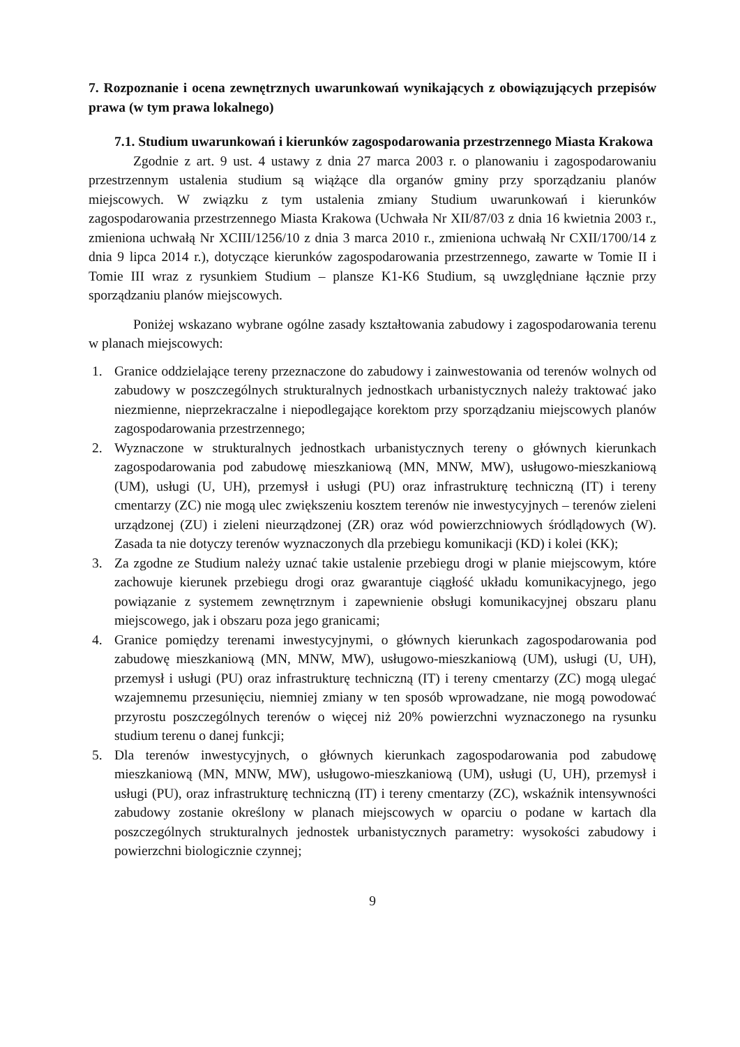7. Rozpoznanie i ocena zewnętrznych uwarunkowań wynikających z obowiązujących przepisów prawa (w tym prawa lokalnego)
7.1. Studium uwarunkowań i kierunków zagospodarowania przestrzennego Miasta Krakowa
Zgodnie z art. 9 ust. 4 ustawy z dnia 27 marca 2003 r. o planowaniu i zagospodarowaniu przestrzennym ustalenia studium są wiążące dla organów gminy przy sporządzaniu planów miejscowych. W związku z tym ustalenia zmiany Studium uwarunkowań i kierunków zagospodarowania przestrzennego Miasta Krakowa (Uchwała Nr XII/87/03 z dnia 16 kwietnia 2003 r., zmieniona uchwałą Nr XCIII/1256/10 z dnia 3 marca 2010 r., zmieniona uchwałą Nr CXII/1700/14 z dnia 9 lipca 2014 r.), dotyczące kierunków zagospodarowania przestrzennego, zawarte w Tomie II i Tomie III wraz z rysunkiem Studium – plansze K1-K6 Studium, są uwzględniane łącznie przy sporządzaniu planów miejscowych.
Poniżej wskazano wybrane ogólne zasady kształtowania zabudowy i zagospodarowania terenu w planach miejscowych:
1. Granice oddzielające tereny przeznaczone do zabudowy i zainwestowania od terenów wolnych od zabudowy w poszczególnych strukturalnych jednostkach urbanistycznych należy traktować jako niezmienne, nieprzekraczalne i niepodlegające korektom przy sporządzaniu miejscowych planów zagospodarowania przestrzennego;
2. Wyznaczone w strukturalnych jednostkach urbanistycznych tereny o głównych kierunkach zagospodarowania pod zabudowę mieszkaniową (MN, MNW, MW), usługowo-mieszkaniową (UM), usługi (U, UH), przemysł i usługi (PU) oraz infrastrukturę techniczną (IT) i tereny cmentarzy (ZC) nie mogą ulec zwiększeniu kosztem terenów nie inwestycyjnych – terenów zieleni urządzonej (ZU) i zieleni nieurządzonej (ZR) oraz wód powierzchniowych śródlądowych (W). Zasada ta nie dotyczy terenów wyznaczonych dla przebiegu komunikacji (KD) i kolei (KK);
3. Za zgodne ze Studium należy uznać takie ustalenie przebiegu drogi w planie miejscowym, które zachowuje kierunek przebiegu drogi oraz gwarantuje ciągłość układu komunikacyjnego, jego powiązanie z systemem zewnętrznym i zapewnienie obsługi komunikacyjnej obszaru planu miejscowego, jak i obszaru poza jego granicami;
4. Granice pomiędzy terenami inwestycyjnymi, o głównych kierunkach zagospodarowania pod zabudowę mieszkaniową (MN, MNW, MW), usługowo-mieszkaniową (UM), usługi (U, UH), przemysł i usługi (PU) oraz infrastrukturę techniczną (IT) i tereny cmentarzy (ZC) mogą ulegać wzajemnemu przesunięciu, niemniej zmiany w ten sposób wprowadzane, nie mogą powodować przyrostu poszczególnych terenów o więcej niż 20% powierzchni wyznaczonego na rysunku studium terenu o danej funkcji;
5. Dla terenów inwestycyjnych, o głównych kierunkach zagospodarowania pod zabudowę mieszkaniową (MN, MNW, MW), usługowo-mieszkaniową (UM), usługi (U, UH), przemysł i usługi (PU), oraz infrastrukturę techniczną (IT) i tereny cmentarzy (ZC), wskaźnik intensywności zabudowy zostanie określony w planach miejscowych w oparciu o podane w kartach dla poszczególnych strukturalnych jednostek urbanistycznych parametry: wysokości zabudowy i powierzchni biologicznie czynnej;
9